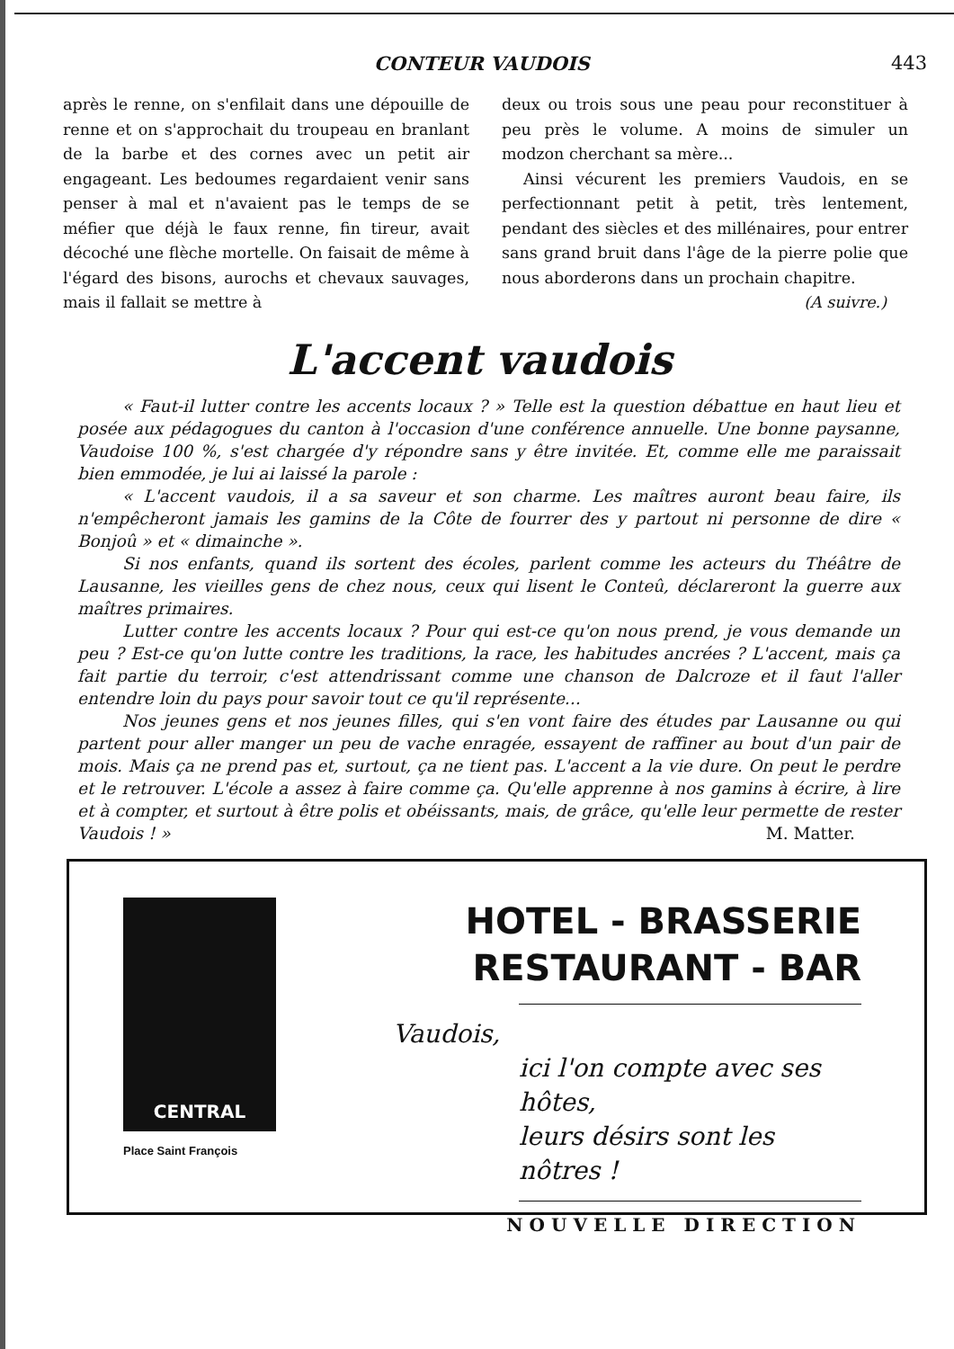CONTEUR VAUDOIS 443
après le renne, on s'enfilait dans une dépouille de renne et on s'approchait du troupeau en branlant de la barbe et des cornes avec un petit air engageant. Les bedoumes regardaient venir sans penser à mal et n'avaient pas le temps de se méfier que déjà le faux renne, fin tireur, avait décoché une flèche mortelle. On faisait de même à l'égard des bisons, aurochs et chevaux sauvages, mais il fallait se mettre à
deux ou trois sous une peau pour reconstituer à peu près le volume. A moins de simuler un modzon cherchant sa mère...
Ainsi vécurent les premiers Vaudois, en se perfectionnant petit à petit, très lentement, pendant des siècles et des millénaires, pour entrer sans grand bruit dans l'âge de la pierre polie que nous aborderons dans un prochain chapitre.
(A suivre.)
L'accent vaudois
« Faut-il lutter contre les accents locaux ? » Telle est la question débattue en haut lieu et posée aux pédagogues du canton à l'occasion d'une conférence annuelle. Une bonne paysanne, Vaudoise 100 %, s'est chargée d'y répondre sans y être invitée. Et, comme elle me paraissait bien emmodée, je lui ai laissé la parole :
« L'accent vaudois, il a sa saveur et son charme. Les maîtres auront beau faire, ils n'empêcheront jamais les gamins de la Côte de fourrer des y partout ni personne de dire « Bonjoû » et « dimainche ».
Si nos enfants, quand ils sortent des écoles, parlent comme les acteurs du Théâtre de Lausanne, les vieilles gens de chez nous, ceux qui lisent le Conteû, déclareront la guerre aux maîtres primaires.
Lutter contre les accents locaux ? Pour qui est-ce qu'on nous prend, je vous demande un peu ? Est-ce qu'on lutte contre les traditions, la race, les habitudes ancrées ? L'accent, mais ça fait partie du terroir, c'est attendrissant comme une chanson de Dalcroze et il faut l'aller entendre loin du pays pour savoir tout ce qu'il représente...
Nos jeunes gens et nos jeunes filles, qui s'en vont faire des études par Lausanne ou qui partent pour aller manger un peu de vache enragée, essayent de raffiner au bout d'un pair de mois. Mais ça ne prend pas et, surtout, ça ne tient pas. L'accent a la vie dure. On peut le perdre et le retrouver. L'école a assez à faire comme ça. Qu'elle apprenne à nos gamins à écrire, à lire et à compter, et surtout à être polis et obéissants, mais, de grâce, qu'elle leur permette de rester Vaudois ! » M. Matter.
CENTRAL
Place Saint François
HOTEL - BRASSERIE
RESTAURANT - BAR
Vaudois,
ici l'on compte avec ses hôtes,
leurs désirs sont les nôtres !
NOUVELLE DIRECTION